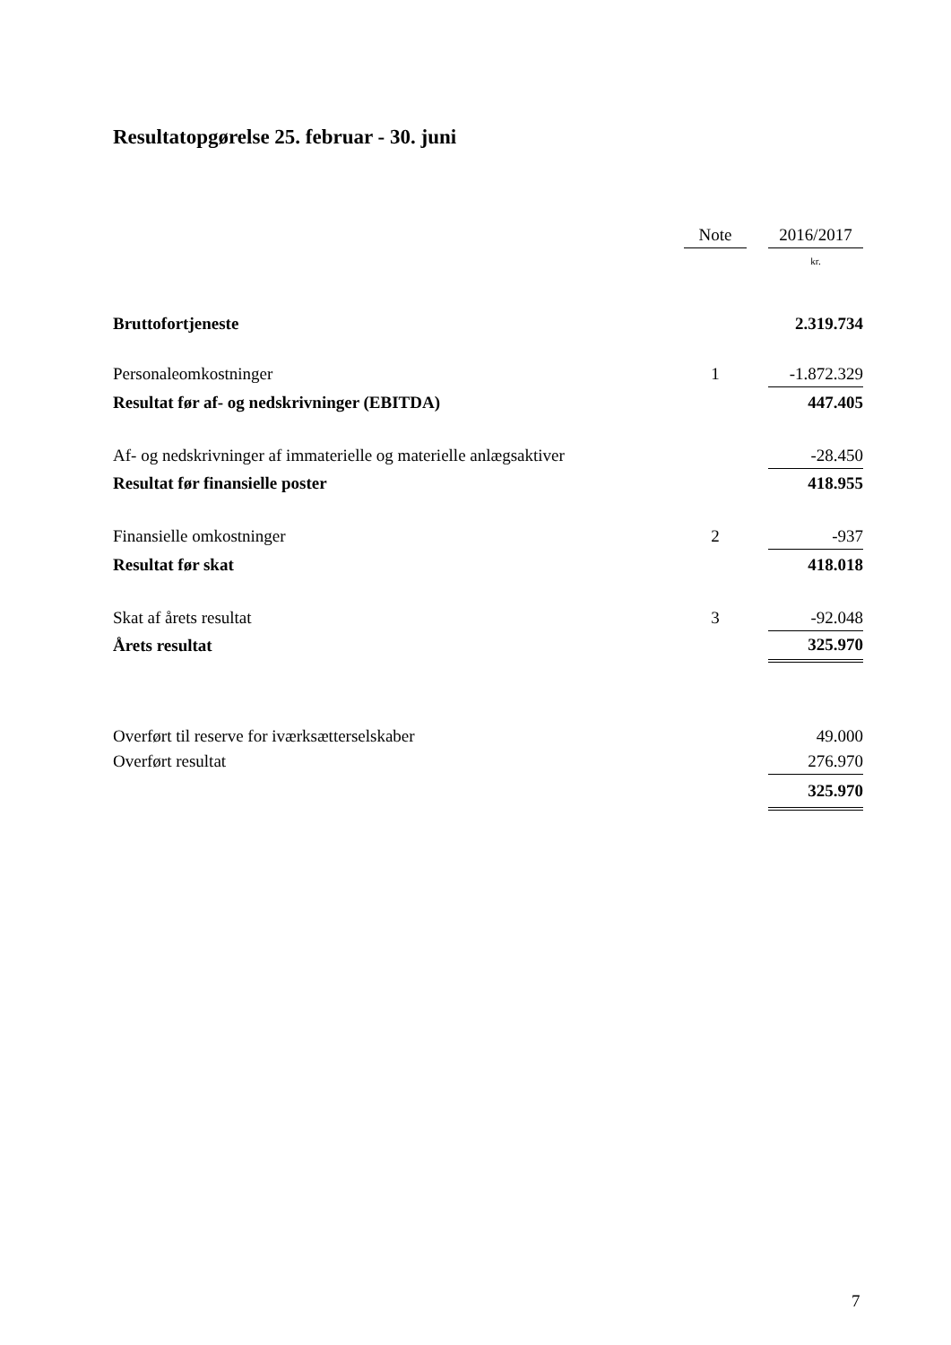Resultatopgørelse 25. februar - 30. juni
| | Note | | 2016/2017 |
| --- | --- | --- | --- |
| | | | kr. |
| Bruttofortjeneste | | | 2.319.734 |
| Personaleomkostninger | 1 | | -1.872.329 |
| Resultat før af- og nedskrivninger (EBITDA) | | | 447.405 |
| Af- og nedskrivninger af immaterielle og materielle anlægsaktiver | | | -28.450 |
| Resultat før finansielle poster | | | 418.955 |
| Finansielle omkostninger | 2 | | -937 |
| Resultat før skat | | | 418.018 |
| Skat af årets resultat | 3 | | -92.048 |
| Årets resultat | | | 325.970 |
| Overført til reserve for iværksætterselskaber | | | 49.000 |
| Overført resultat | | | 276.970 |
| | | | 325.970 |
7